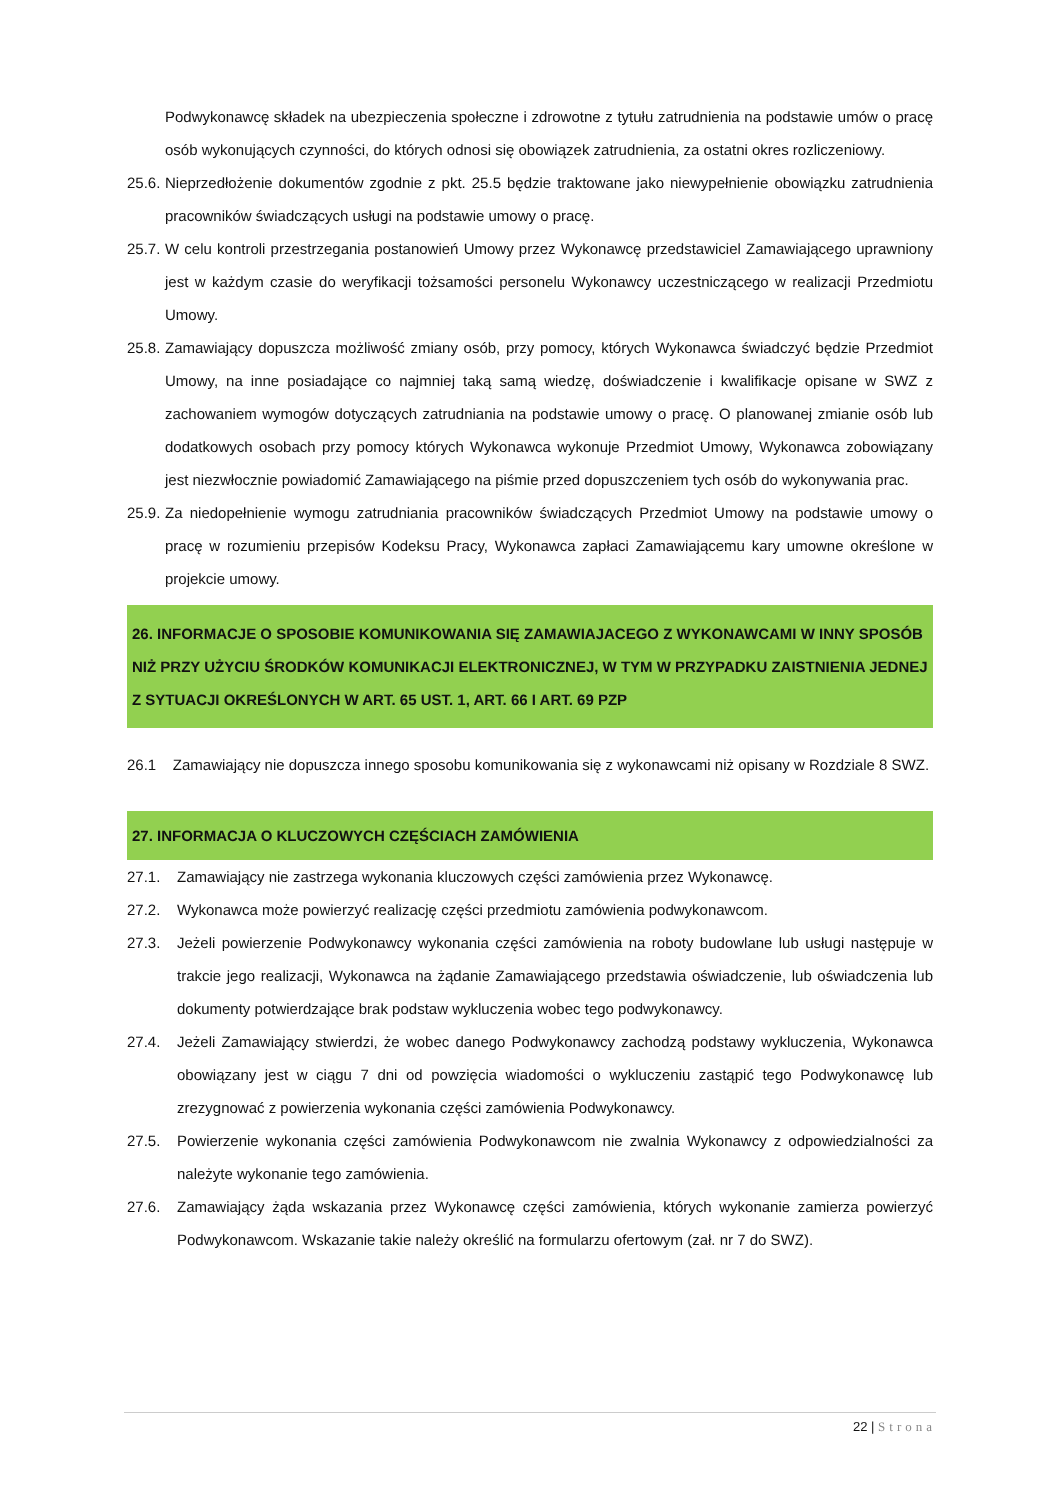Podwykonawcę składek na ubezpieczenia społeczne i zdrowotne z tytułu zatrudnienia na podstawie umów o pracę osób wykonujących czynności, do których odnosi się obowiązek zatrudnienia, za ostatni okres rozliczeniowy.
25.6.
Nieprzedłożenie dokumentów zgodnie z pkt. 25.5 będzie traktowane jako niewypełnienie obowiązku zatrudnienia pracowników świadczących usługi na podstawie umowy o pracę.
25.7.
W celu kontroli przestrzegania postanowień Umowy przez Wykonawcę przedstawiciel Zamawiającego uprawniony jest w każdym czasie do weryfikacji tożsamości personelu Wykonawcy uczestniczącego w realizacji Przedmiotu Umowy.
25.8.
Zamawiający dopuszcza możliwość zmiany osób, przy pomocy, których Wykonawca świadczyć będzie Przedmiot Umowy, na inne posiadające co najmniej taką samą wiedzę, doświadczenie i kwalifikacje opisane w SWZ z zachowaniem wymogów dotyczących zatrudniania na podstawie umowy o pracę. O planowanej zmianie osób lub dodatkowych osobach przy pomocy których Wykonawca wykonuje Przedmiot Umowy, Wykonawca zobowiązany jest niezwłocznie powiadomić Zamawiającego na piśmie przed dopuszczeniem tych osób do wykonywania prac.
25.9.
Za niedopełnienie wymogu zatrudniania pracowników świadczących Przedmiot Umowy na podstawie umowy o pracę w rozumieniu przepisów Kodeksu Pracy, Wykonawca zapłaci Zamawiającemu kary umowne określone w projekcie umowy.
26. INFORMACJE O SPOSOBIE KOMUNIKOWANIA SIĘ ZAMAWIAJACEGO Z WYKONAWCAMI W INNY SPOSÓB NIŻ PRZY UŻYCIU ŚRODKÓW KOMUNIKACJI ELEKTRONICZNEJ, W TYM W PRZYPADKU ZAISTNIENIA JEDNEJ Z SYTUACJI OKREŚLONYCH W ART. 65 UST. 1, ART. 66 I ART. 69 PZP
26.1 Zamawiający nie dopuszcza innego sposobu komunikowania się z wykonawcami niż opisany w Rozdziale 8 SWZ.
27. INFORMACJA O KLUCZOWYCH CZĘŚCIACH ZAMÓWIENIA
27.1. Zamawiający nie zastrzega wykonania kluczowych części zamówienia przez Wykonawcę.
27.2. Wykonawca może powierzyć realizację części przedmiotu zamówienia podwykonawcom.
27.3. Jeżeli powierzenie Podwykonawcy wykonania części zamówienia na roboty budowlane lub usługi następuje w trakcie jego realizacji, Wykonawca na żądanie Zamawiającego przedstawia oświadczenie, lub oświadczenia lub dokumenty potwierdzające brak podstaw wykluczenia wobec tego podwykonawcy.
27.4. Jeżeli Zamawiający stwierdzi, że wobec danego Podwykonawcy zachodzą podstawy wykluczenia, Wykonawca obowiązany jest w ciągu 7 dni od powzięcia wiadomości o wykluczeniu zastąpić tego Podwykonawcę lub zrezygnować z powierzenia wykonania części zamówienia Podwykonawcy.
27.5. Powierzenie wykonania części zamówienia Podwykonawcom nie zwalnia Wykonawcy z odpowiedzialności za należyte wykonanie tego zamówienia.
27.6. Zamawiający żąda wskazania przez Wykonawcę części zamówienia, których wykonanie zamierza powierzyć Podwykonawcom. Wskazanie takie należy określić na formularzu ofertowym (zał. nr 7 do SWZ).
22 | Strona